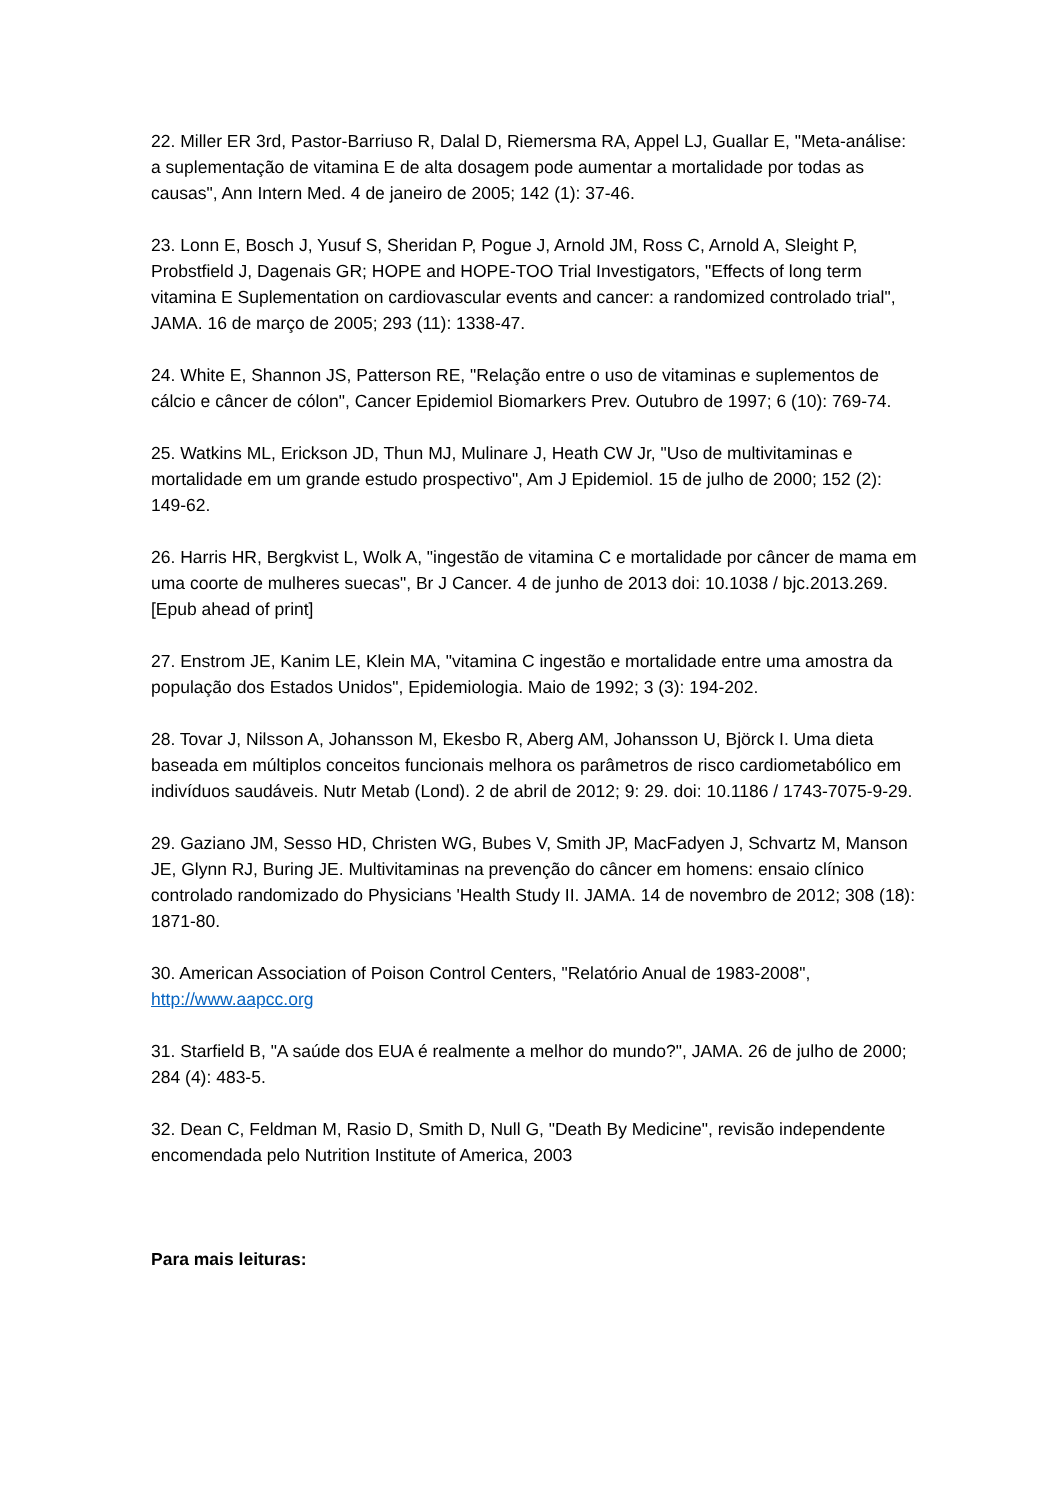22. Miller ER 3rd, Pastor-Barriuso R, Dalal D, Riemersma RA, Appel LJ, Guallar E, "Meta-análise: a suplementação de vitamina E de alta dosagem pode aumentar a mortalidade por todas as causas", Ann Intern Med. 4 de janeiro de 2005; 142 (1): 37-46.
23. Lonn E, Bosch J, Yusuf S, Sheridan P, Pogue J, Arnold JM, Ross C, Arnold A, Sleight P, Probstfield J, Dagenais GR; HOPE and HOPE-TOO Trial Investigators, "Effects of long term vitamina E Suplementation on cardiovascular events and cancer: a randomized controlado trial", JAMA. 16 de março de 2005; 293 (11): 1338-47.
24. White E, Shannon JS, Patterson RE, "Relação entre o uso de vitaminas e suplementos de cálcio e câncer de cólon", Cancer Epidemiol Biomarkers Prev. Outubro de 1997; 6 (10): 769-74.
25. Watkins ML, Erickson JD, Thun MJ, Mulinare J, Heath CW Jr, "Uso de multivitaminas e mortalidade em um grande estudo prospectivo", Am J Epidemiol. 15 de julho de 2000; 152 (2): 149-62.
26. Harris HR, Bergkvist L, Wolk A, "ingestão de vitamina C e mortalidade por câncer de mama em uma coorte de mulheres suecas", Br J Cancer. 4 de junho de 2013 doi: 10.1038 / bjc.2013.269. [Epub ahead of print]
27. Enstrom JE, Kanim LE, Klein MA, "vitamina C ingestão e mortalidade entre uma amostra da população dos Estados Unidos", Epidemiologia. Maio de 1992; 3 (3): 194-202.
28. Tovar J, Nilsson A, Johansson M, Ekesbo R, Aberg AM, Johansson U, Björck I. Uma dieta baseada em múltiplos conceitos funcionais melhora os parâmetros de risco cardiometabólico em indivíduos saudáveis. Nutr Metab (Lond). 2 de abril de 2012; 9: 29. doi: 10.1186 / 1743-7075-9-29.
29. Gaziano JM, Sesso HD, Christen WG, Bubes V, Smith JP, MacFadyen J, Schvartz M, Manson JE, Glynn RJ, Buring JE. Multivitaminas na prevenção do câncer em homens: ensaio clínico controlado randomizado do Physicians 'Health Study II. JAMA. 14 de novembro de 2012; 308 (18): 1871-80.
30. American Association of Poison Control Centers, "Relatório Anual de 1983-2008", http://www.aapcc.org
31. Starfield B, "A saúde dos EUA é realmente a melhor do mundo?", JAMA. 26 de julho de 2000; 284 (4): 483-5.
32. Dean C, Feldman M, Rasio D, Smith D, Null G, "Death By Medicine", revisão independente encomendada pelo Nutrition Institute of America, 2003
Para mais leituras: